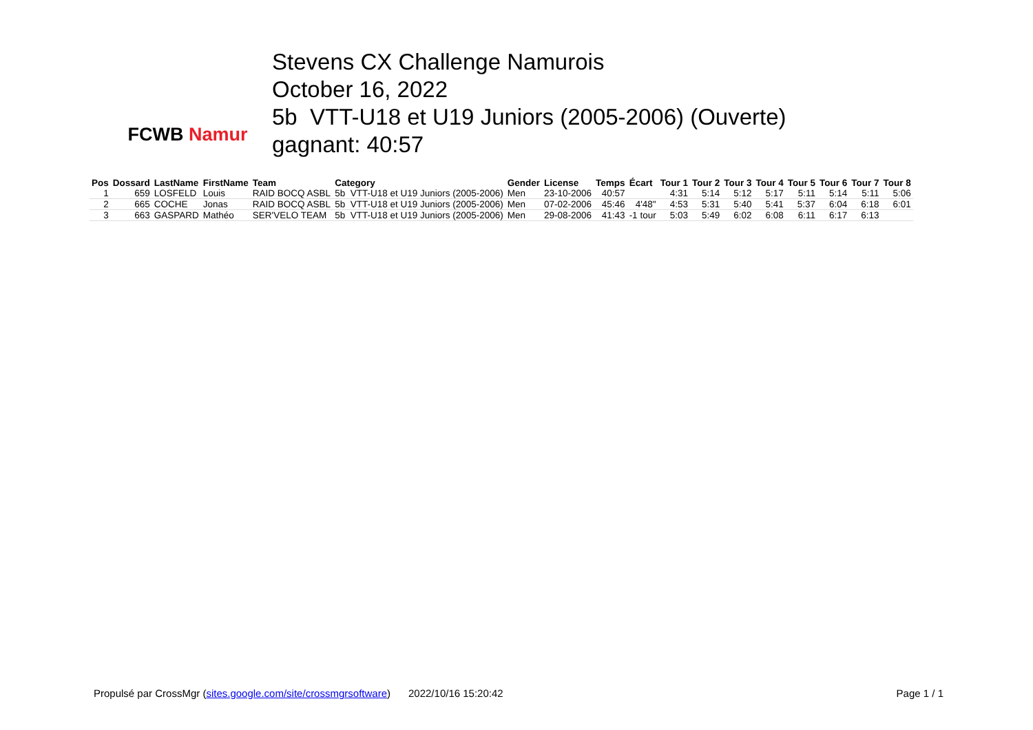FCWB Namur
Stevens CX Challenge Namurois
October 16, 2022
5b VTT-U18 et U19 Juniors (2005-2006) (Ouverte)
gagnant: 40:57
| Pos | Dossard | LastName | FirstName | Team | Category | Gender | License | Temps | Écart | Tour 1 | Tour 2 | Tour 3 | Tour 4 | Tour 5 | Tour 6 | Tour 7 | Tour 8 |
| --- | --- | --- | --- | --- | --- | --- | --- | --- | --- | --- | --- | --- | --- | --- | --- | --- | --- |
| 1 | 659 | LOSFELD | Louis | RAID BOCQ ASBL | 5b VTT-U18 et U19 Juniors (2005-2006) | Men | 23-10-2006 | 40:57 | | 4:31 | 5:14 | 5:12 | 5:17 | 5:11 | 5:14 | 5:11 | 5:06 |
| 2 | 665 | COCHE | Jonas | RAID BOCQ ASBL | 5b VTT-U18 et U19 Juniors (2005-2006) | Men | 07-02-2006 | 45:46 | 4'48" | 4:53 | 5:31 | 5:40 | 5:41 | 5:37 | 6:04 | 6:18 | 6:01 |
| 3 | 663 | GASPARD | Mathéo | SER'VELO TEAM | 5b VTT-U18 et U19 Juniors (2005-2006) | Men | 29-08-2006 | 41:43 | -1 tour | 5:03 | 5:49 | 6:02 | 6:08 | 6:11 | 6:17 | 6:13 | |
Propulsé par CrossMgr (sites.google.com/site/crossmgrsoftware) 2022/10/16 15:20:42 Page 1 / 1